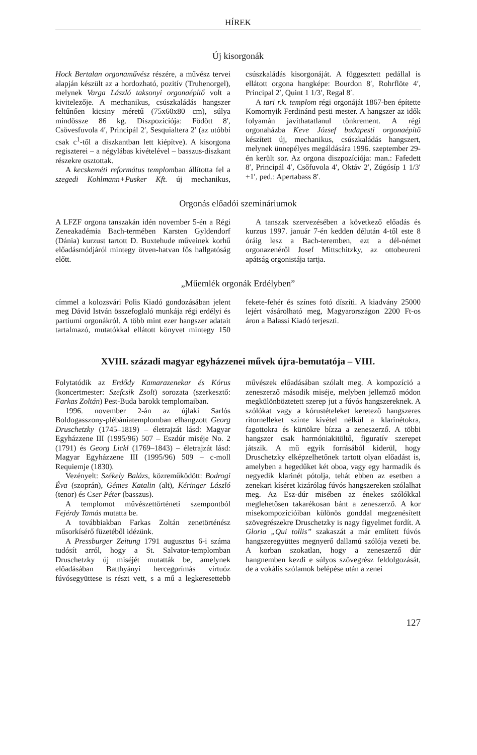HÍREK
Új kisorgonák
Hock Bertalan orgonaművész részére, a művész tervei alapján készült az a hordozható, pozitív (Truhenorgel), melynek Varga László taksonyi orgonaépítő volt a kivitelezője. A mechanikus, csúszkaládás hangszer feltűnően kicsiny méretű (75x60x80 cm), súlya mindössze 86 kg. Diszpozíciója: Födött 8′, Csövesfuvola 4′, Principál 2′, Sesquialtera 2′ (az utóbbi csak c<sup>1</sup>-től a diszkantban lett kiépítve). A kisorgona regiszterei – a négylábas kivételével – basszus-diszkant részekre osztottak.
A kecskeméti református templomban állította fel a szegedi Kohlmann+Pusker Kft. új mechanikus, csúszkaládás kisorgonáját. A függesztett pedállal is ellátott orgona hangképe: Bourdon 8′, Rohrflöte 4′, Principal 2′, Quint 1 1/3′, Regal 8′.
A tari r.k. templom régi orgonáját 1867-ben építette Komornyik Ferdinánd pesti mester. A hangszer az idők folyamán javíthatatlanul tönkrement. A régi orgonaházba Keve József budapesti orgonaépítő készített új, mechanikus, csúszkaládás hangszert, melynek ünnepélyes megáldására 1996. szeptember 29-én került sor. Az orgona diszpozíciója: man.: Fafedett 8′, Principál 4′, Csőfuvola 4′, Oktáv 2′, Zúgósíp 1 1/3′+1′, ped.: Apertabass 8′.
Orgonás előadói szemináriumok
A LFZF orgona tanszakán idén november 5-én a Régi Zeneakadémia Bach-termében Karsten Gyldendorf (Dánia) kurzust tartott D. Buxtehude műveinek korhű előadásmódjáról mintegy ötven-hatvan fős hallgatóság előtt.
A tanszak szervezésében a következő előadás és kurzus 1997. január 7-én kedden délután 4-től este 8 óráig lesz a Bach-teremben, ezt a dél-német orgonazenéről Josef Mittschitzky, az ottobeureni apátság orgonistája tartja.
„Műemlék orgonák Erdélyben”
címmel a kolozsvári Polis Kiadó gondozásában jelent meg Dávid István összefoglaló munkája régi erdélyi és partiumi orgonákról. A több mint ezer hangszer adatait tartalmazó, mutatókkal ellátott könyvet mintegy 150 fekete-fehér és színes fotó díszíti. A kiadvány 25000 lejért vásárolható meg, Magyarországon 2200 Ft-os áron a Balassi Kiadó terjeszti.
XVIII. századi magyar egyházzenei művek újra-bemutatója – VIII.
Folytatódik az Erdődy Kamarazenekar és Kórus (koncertmester: Szefcsik Zsolt) sorozata (szerkesztő: Farkas Zoltán) Pest-Buda barokk templomaiban.
1996. november 2-án az újlaki Sarlós Boldogasszony-plébániatemplomban elhangzott Georg Druschetzky (1745–1819) – életrajzát lásd: Magyar Egyházzene III (1995/96) 507 – Eszdúr miséje No. 2 (1791) és Georg Lickl (1769–1843) – életrajzát lásd: Magyar Egyházzene III (1995/96) 509 – c-moll Requiemje (1830).
Vezényelt: Székely Balázs, közreműködött: Bodrogi Éva (szoprán), Gémes Katalin (alt), Kéringer László (tenor) és Cser Péter (basszus).
A templomot művészettörténeti szempontból Fejérdy Tamás mutatta be.
A továbbiakban Farkas Zoltán zenetörténész műsorkísérő füzetéből idézünk.
A Pressburger Zeitung 1791 augusztus 6-i száma tudósít arról, hogy a St. Salvator-templomban Druschetzky új miséjét mutatták be, amelynek előadásában Batthyányi hercegprímás virtuóz fúvósegyüttese is részt vett, s a mű a legkeresettebb művészek előadásában szólalt meg. A kompozíció a zeneszerző második miséje, melyben jellemző módon megkülönböztetett szerep jut a fúvós hangszereknek. A szólókat vagy a kórustételeket keretező hangszeres ritornelleket szinte kivétel nélkül a klarinétokra, fagottokra és kürtökre bízza a zeneszerző. A többi hangszer csak harmóniakitöltő, figuratív szerepet játszik. A mű egyik forrásából kiderül, hogy Druschetzky elképzelhetőnek tartott olyan előadást is, amelyben a hegedűket két oboa, vagy egy harmadik és negyedik klarinét pótolja, tehát ebben az esetben a zenekari kíséret kizárólag fúvós hangszereken szólalhat meg. Az Esz-dúr misében az énekes szólókkal meglehetősen takarékosan bánt a zeneszerző. A kor misekompozícióiban különös gonddal megzenésített szövegrészekre Druschetzky is nagy figyelmet fordít. A Gloria „Qui tollis” szakaszát a már említett fúvós hangszeregyüttes megnyerő dallamú szólója vezeti be. A korban szokatlan, hogy a zeneszerző dúr hangnemben kezdi e súlyos szövegrész feldolgozását, de a vokális szólamok belépése után a zenei
127